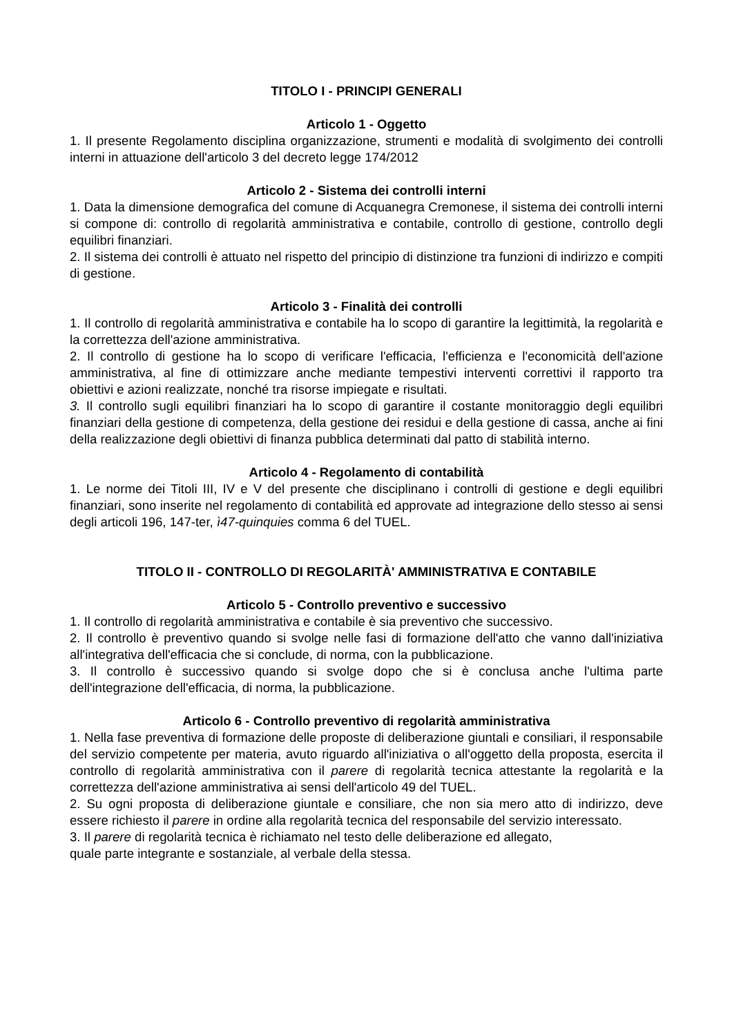TITOLO I - PRINCIPI GENERALI
Articolo 1 - Oggetto
1. Il presente Regolamento disciplina organizzazione, strumenti e modalità di svolgimento dei controlli interni in attuazione dell'articolo 3 del decreto legge 174/2012
Articolo 2 - Sistema dei controlli interni
1. Data la dimensione demografica del comune di Acquanegra Cremonese, il sistema dei controlli interni si compone di: controllo di regolarità amministrativa e contabile, controllo di gestione, controllo degli equilibri finanziari.
2. Il sistema dei controlli è attuato nel rispetto del principio di distinzione tra funzioni di indirizzo e compiti di gestione.
Articolo 3 - Finalità dei controlli
1. Il controllo di regolarità amministrativa e contabile ha lo scopo di garantire la legittimità, la regolarità e la correttezza dell'azione amministrativa.
2. Il controllo di gestione ha lo scopo di verificare l'efficacia, l'efficienza e l'economicità dell'azione amministrativa, al fine di ottimizzare anche mediante tempestivi interventi correttivi il rapporto tra obiettivi e azioni realizzate, nonché tra risorse impiegate e risultati.
3. Il controllo sugli equilibri finanziari ha lo scopo di garantire il costante monitoraggio degli equilibri finanziari della gestione di competenza, della gestione dei residui e della gestione di cassa, anche ai fini della realizzazione degli obiettivi di finanza pubblica determinati dal patto di stabilità interno.
Articolo 4 - Regolamento di contabilità
1. Le norme dei Titoli III, IV e V del presente che disciplinano i controlli di gestione e degli equilibri finanziari, sono inserite nel regolamento di contabilità ed approvate ad integrazione dello stesso ai sensi degli articoli 196, 147-ter, ì47-quinquies comma 6 del TUEL.
TITOLO II - CONTROLLO DI REGOLARITÀ' AMMINISTRATIVA E CONTABILE
Articolo 5 - Controllo preventivo e successivo
1. Il controllo di regolarità amministrativa e contabile è sia preventivo che successivo.
2. Il controllo è preventivo quando si svolge nelle fasi di formazione dell'atto che vanno dall'iniziativa all'integrativa dell'efficacia che si conclude, di norma, con la pubblicazione.
3. Il controllo è successivo quando si svolge dopo che si è conclusa anche l'ultima parte dell'integrazione dell'efficacia, di norma, la pubblicazione.
Articolo 6 - Controllo preventivo di regolarità amministrativa
1. Nella fase preventiva di formazione delle proposte di deliberazione giuntali e consiliari, il responsabile del servizio competente per materia, avuto riguardo all'iniziativa o all'oggetto della proposta, esercita il controllo di regolarità amministrativa con il parere di regolarità tecnica attestante la regolarità e la correttezza dell'azione amministrativa ai sensi dell'articolo 49 del TUEL.
2. Su ogni proposta di deliberazione giuntale e consiliare, che non sia mero atto di indirizzo, deve essere richiesto il parere in ordine alla regolarità tecnica del responsabile del servizio interessato.
3. Il parere di regolarità tecnica è richiamato nel testo delle deliberazione ed allegato,
quale parte integrante e sostanziale, al verbale della stessa.